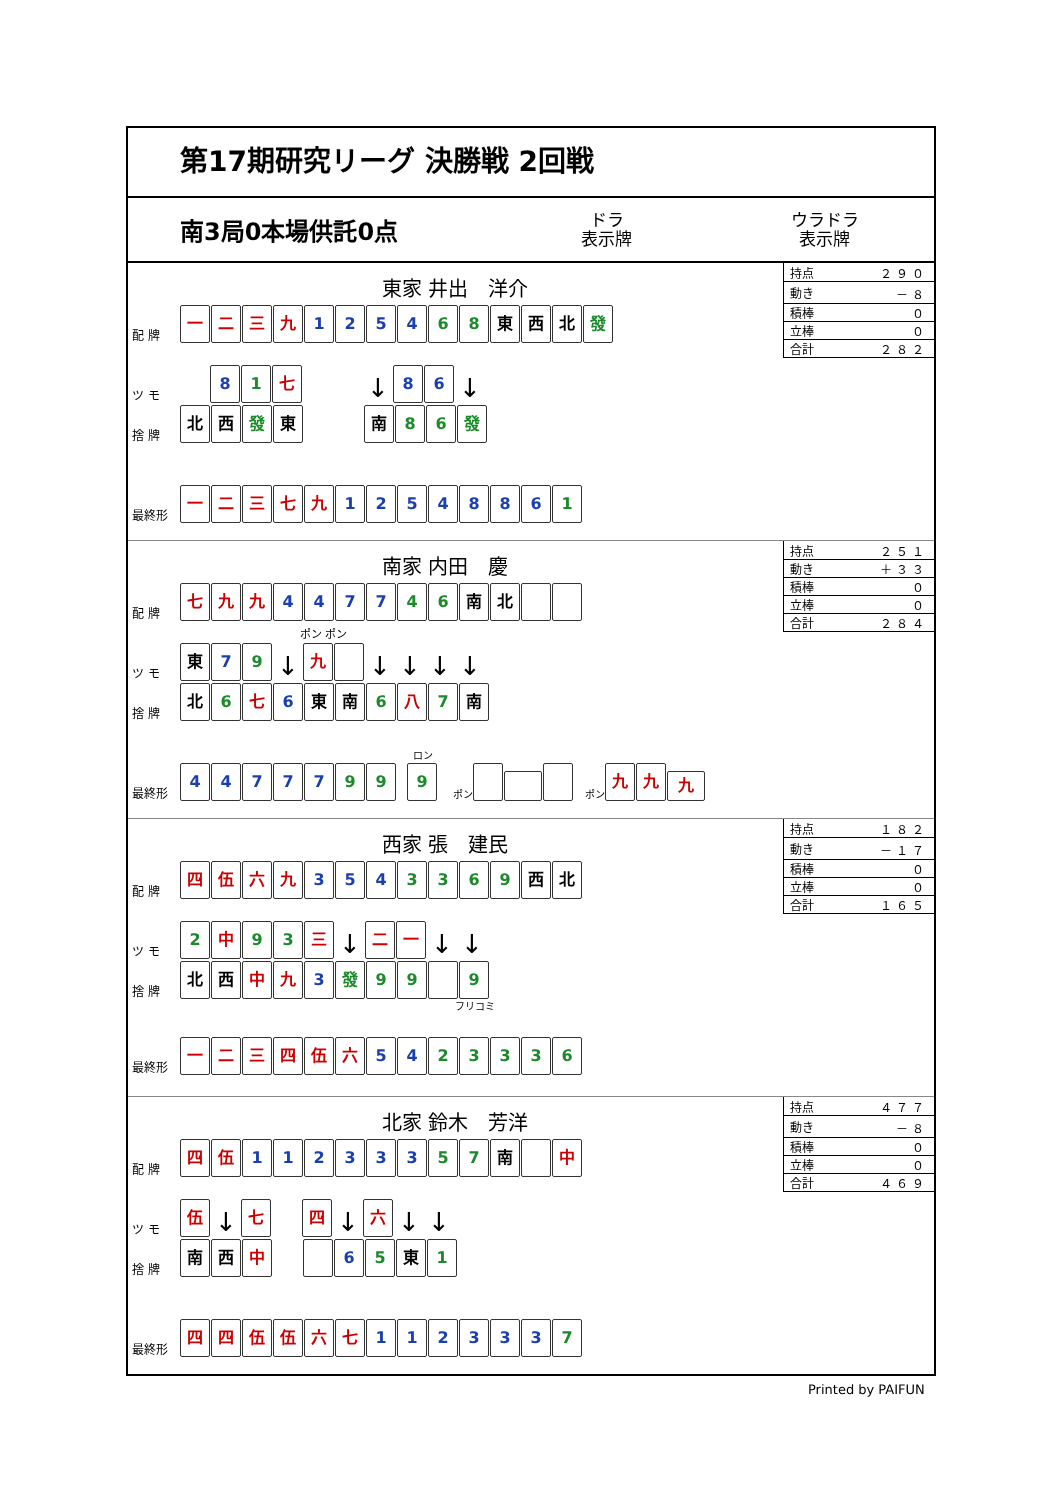第17期研究リーグ 決勝戦 2回戦
南3局0本場供託0点 ドラ
表示牌 ウラドラ
表示牌
東家 井出　洋介
配 牌 一二三九 1254 6 8 東 西 北 發
ツ モ 8 1 七 ↓ 86 ↓
捨 牌 北 西 發 東 南 8 6 發
最終形 一二三七九 1254886 1
| 持点 | ２９０ |
| 動き | －８ |
| 積棒 | ０ |
| 立棒 | ０ |
| 合計 | ２８２ |
南家 内田　慶
配 牌 七九九 4477 4 6 南 北
ポン ポン
ツ モ 東 7 9 ↓ 九 ↓ ↓ ↓ ↓
捨 牌 北 6 七 6 東 南 6 八 7 南
最終形 44777 9 9 ロン
9 ポン ポン 九九九
| 持点 | ２５１ |
| 動き | ＋３３ |
| 積棒 | ０ |
| 立棒 | ０ |
| 合計 | ２８４ |
西家 張　建民
配 牌 四伍六九 354 3369 西 北
ツ モ 2 中 9 3 三 ↓ 二一 ↓ ↓
捨 牌 北 西 中 九 3 發 9 9 9
フリコミ
最終形 一二三四伍六 54 23336
| 持点 | １８２ |
| 動き | －１７ |
| 積棒 | ０ |
| 立棒 | ０ |
| 合計 | １６５ |
北家 鈴木　芳洋
配 牌 四伍 112333 5 7 南 中
ツ モ 伍 ↓ 七 四 ↓ 六 ↓ ↓
捨 牌 南 西 中 6 5 東 1
最終形 四四伍伍六七 112333 7
| 持点 | ４７７ |
| 動き | －８ |
| 積棒 | ０ |
| 立棒 | ０ |
| 合計 | ４６９ |
Printed by PAIFUN